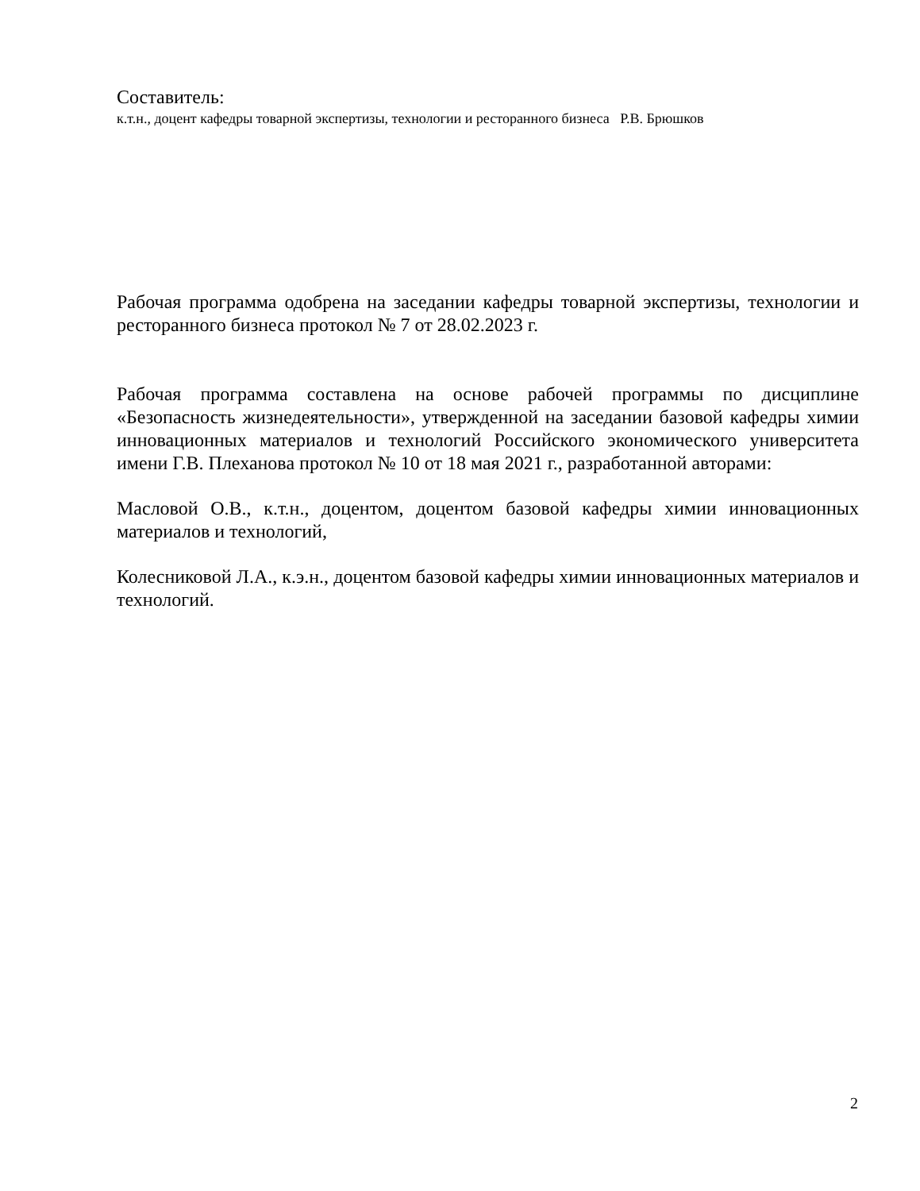Составитель:
к.т.н., доцент кафедры товарной экспертизы, технологии и ресторанного бизнеса Р.В. Брюшков
Рабочая программа одобрена на заседании кафедры товарной экспертизы, технологии и ресторанного бизнеса протокол № 7 от 28.02.2023 г.
Рабочая программа составлена на основе рабочей программы по дисциплине «Безопасность жизнедеятельности», утвержденной на заседании базовой кафедры химии инновационных материалов и технологий Российского экономического университета имени Г.В. Плеханова протокол № 10 от 18 мая 2021 г., разработанной авторами:
Масловой О.В., к.т.н., доцентом, доцентом базовой кафедры химии инновационных материалов и технологий,
Колесниковой Л.А., к.э.н., доцентом базовой кафедры химии инновационных материалов и технологий.
2